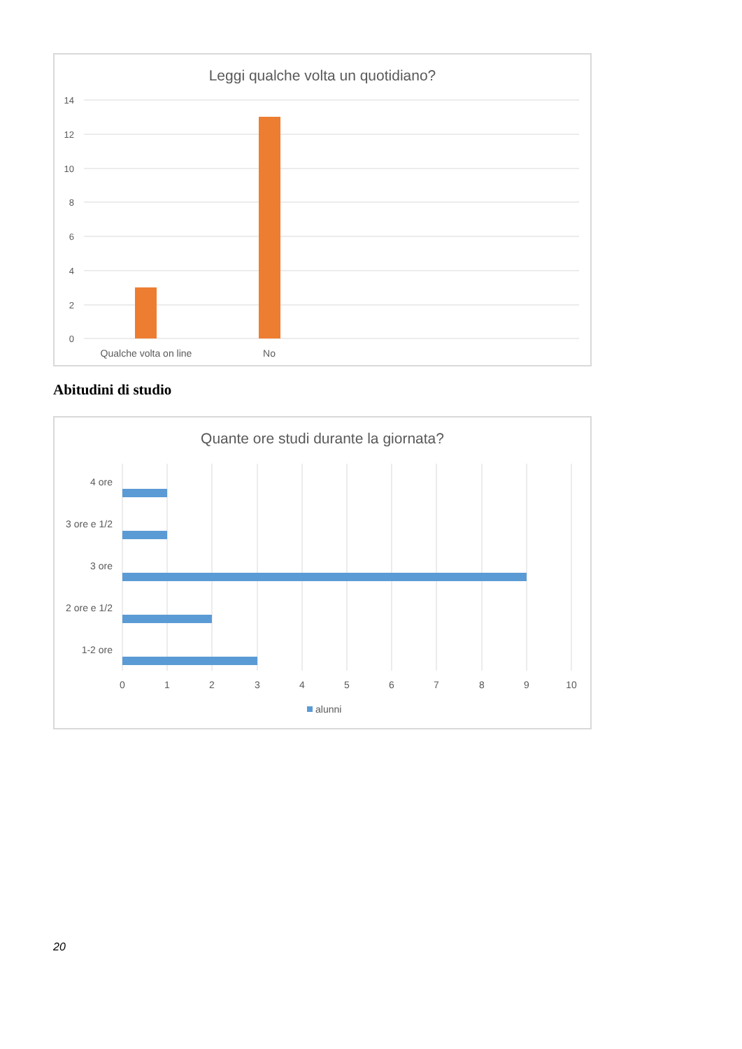Leggi qualche volta un quotidiano?
14
12
10
8
6
4
2
0
Qualche volta on line
No
Abitudini di studio
Quante ore studi durante la giornata?
4 ore
3 ore e 1/2
3 ore
2 ore e 1/2
1-2 ore
0
1
2
3
4
5
6
7
8
9
10
alunni
20